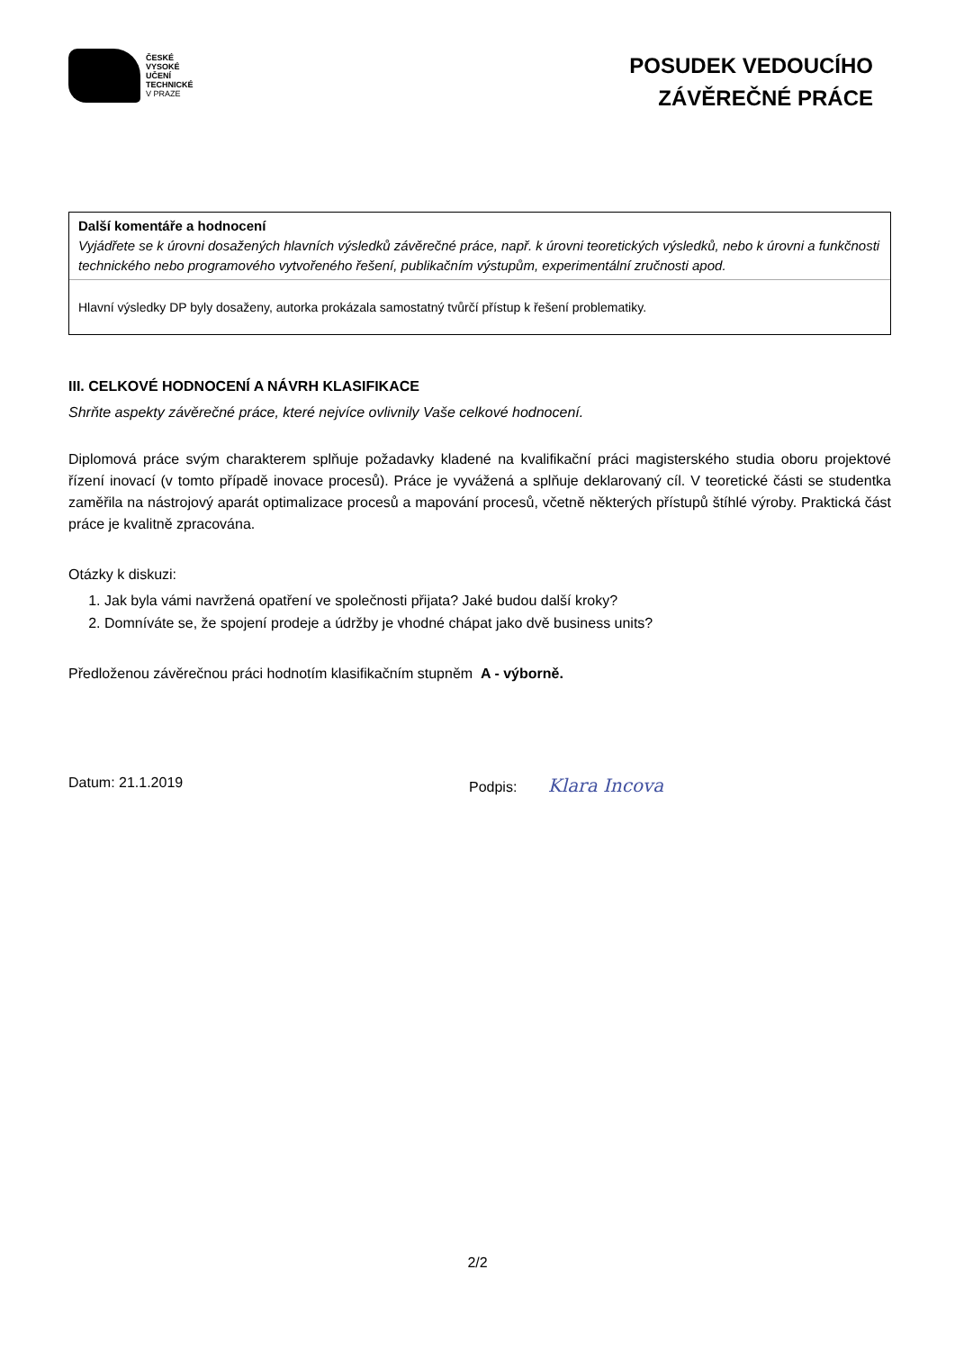ČESKÉ
VYSOKÉ
UČENÍ
TECHNICKÉ
V PRAZE
POSUDEK VEDOUCÍHO
ZÁVĚREČNÉ PRÁCE
Další komentáře a hodnocení
Vyjádřete se k úrovni dosažených hlavních výsledků závěrečné práce, např. k úrovni teoretických výsledků, nebo k úrovni a funkčnosti technického nebo programového vytvořeného řešení, publikačním výstupům, experimentální zručnosti apod.
Hlavní výsledky DP byly dosaženy, autorka prokázala samostatný tvůrčí přístup k řešení problematiky.
III. CELKOVÉ HODNOCENÍ A NÁVRH KLASIFIKACE
Shrňte aspekty závěrečné práce, které nejvíce ovlivnily Vaše celkové hodnocení.
Diplomová práce svým charakterem splňuje požadavky kladené na kvalifikační práci magisterského studia oboru projektové řízení inovací (v tomto případě inovace procesů). Práce je vyvážená a splňuje deklarovaný cíl. V teoretické části se studentka zaměřila na nástrojový aparát optimalizace procesů a mapování procesů, včetně některých přístupů štíhlé výroby. Praktická část práce je kvalitně zpracována.
Otázky k diskuzi:
1. Jak byla vámi navržená opatření ve společnosti přijata? Jaké budou další kroky?
2. Domníváte se, že spojení prodeje a údržby je vhodné chápat jako dvě business units?
Předloženou závěrečnou práci hodnotím klasifikačním stupněm A - výborně.
Datum: 21.1.2019 Podpis: Klara Incova
2/2